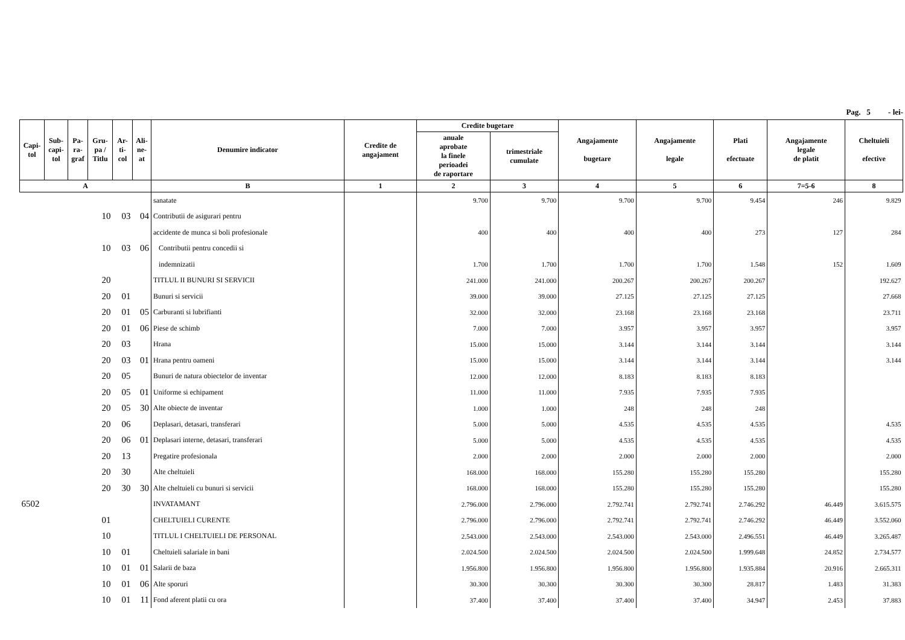Pag. 5 - lei-
| Capi- tol | Sub- capi- tol | Pa- ra- graf | Gru- pa / Titlu | Ar- ti- col | Ali- ne- at | Denumire indicator | Credite de angajament | Credite bugetare | | Angajamente bugetare | Angajamente legale | Plati efectuate | Angajamente legale de platit | Cheltuieli efective |
| --- | --- | --- | --- | --- | --- | --- | --- | --- | --- | --- | --- | --- | --- | --- |
| | | | | | | | | anuale aprobate la finele perioadei de raportare | trimestriale cumulate | | | | | |
| A | | | | | | B | 1 | 2 | 3 | 4 | 5 | 6 | 7=5-6 | 8 |
| | | | | | | sanatate | | 9.700 | 9.700 | 9.700 | 9.700 | 9.454 | 246 | 9.829 |
| | | | 10 | 03 | 04 | Contributii de asigurari pentru | | | | | | | | |
| | | | | | | accidente de munca si boli profesionale | | 400 | 400 | 400 | 400 | 273 | 127 | 284 |
| | | | 10 | 03 | 06 | Contributii pentru concedii si | | | | | | | | |
| | | | | | | indemnizatii | | 1.700 | 1.700 | 1.700 | 1.700 | 1.548 | 152 | 1.609 |
| | | | 20 | | | TITLUL II BUNURI SI SERVICII | | 241.000 | 241.000 | 200.267 | 200.267 | 200.267 | | 192.627 |
| | | | 20 | 01 | | Bunuri si servicii | | 39.000 | 39.000 | 27.125 | 27.125 | 27.125 | | 27.668 |
| | | | 20 | 01 | 05 | Carburanti si lubrifianti | | 32.000 | 32.000 | 23.168 | 23.168 | 23.168 | | 23.711 |
| | | | 20 | 01 | 06 | Piese de schimb | | 7.000 | 7.000 | 3.957 | 3.957 | 3.957 | | 3.957 |
| | | | 20 | 03 | | Hrana | | 15.000 | 15.000 | 3.144 | 3.144 | 3.144 | | 3.144 |
| | | | 20 | 03 | 01 | Hrana pentru oameni | | 15.000 | 15.000 | 3.144 | 3.144 | 3.144 | | 3.144 |
| | | | 20 | 05 | | Bunuri de natura obiectelor de inventar | | 12.000 | 12.000 | 8.183 | 8.183 | 8.183 | | |
| | | | 20 | 05 | 01 | Uniforme si echipament | | 11.000 | 11.000 | 7.935 | 7.935 | 7.935 | | |
| | | | 20 | 05 | 30 | Alte obiecte de inventar | | 1.000 | 1.000 | 248 | 248 | 248 | | |
| | | | 20 | 06 | | Deplasari, detasari, transferari | | 5.000 | 5.000 | 4.535 | 4.535 | 4.535 | | 4.535 |
| | | | 20 | 06 | 01 | Deplasari interne, detasari, transferari | | 5.000 | 5.000 | 4.535 | 4.535 | 4.535 | | 4.535 |
| | | | 20 | 13 | | Pregatire profesionala | | 2.000 | 2.000 | 2.000 | 2.000 | 2.000 | | 2.000 |
| | | | 20 | 30 | | Alte cheltuieli | | 168.000 | 168.000 | 155.280 | 155.280 | 155.280 | | 155.280 |
| | | | 20 | 30 | 30 | Alte cheltuieli cu bunuri si servicii | | 168.000 | 168.000 | 155.280 | 155.280 | 155.280 | | 155.280 |
| 6502 | | | | | | INVATAMANT | | 2.796.000 | 2.796.000 | 2.792.741 | 2.792.741 | 2.746.292 | 46.449 | 3.615.575 |
| | | | 01 | | | CHELTUIELI CURENTE | | 2.796.000 | 2.796.000 | 2.792.741 | 2.792.741 | 2.746.292 | 46.449 | 3.552.060 |
| | | | 10 | | | TITLUL I CHELTUIELI DE PERSONAL | | 2.543.000 | 2.543.000 | 2.543.000 | 2.543.000 | 2.496.551 | 46.449 | 3.265.487 |
| | | | 10 | 01 | | Cheltuieli salariale in bani | | 2.024.500 | 2.024.500 | 2.024.500 | 2.024.500 | 1.999.648 | 24.852 | 2.734.577 |
| | | | 10 | 01 | 01 | Salarii de baza | | 1.956.800 | 1.956.800 | 1.956.800 | 1.956.800 | 1.935.884 | 20.916 | 2.665.311 |
| | | | 10 | 01 | 06 | Alte sporuri | | 30.300 | 30.300 | 30.300 | 30.300 | 28.817 | 1.483 | 31.383 |
| | | | 10 | 01 | 11 | Fond aferent platii cu ora | | 37.400 | 37.400 | 37.400 | 37.400 | 34.947 | 2.453 | 37.883 |